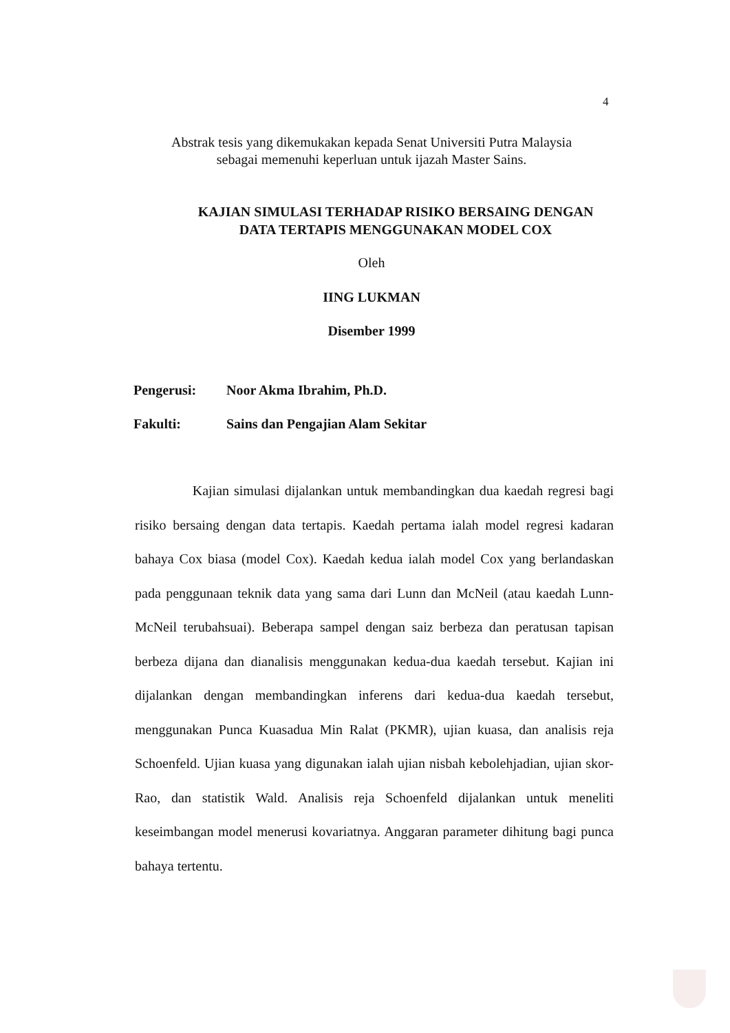4
Abstrak tesis yang dikemukakan kepada Senat Universiti Putra Malaysia
sebagai memenuhi keperluan untuk ijazah Master Sains.
KAJIAN SIMULASI TERHADAP RISIKO BERSAING DENGAN
DATA TERTAPIS MENGGUNAKAN MODEL COX
Oleh
IING LUKMAN
Disember 1999
Pengerusi: Noor Akma Ibrahim, Ph.D.
Fakulti: Sains dan Pengajian Alam Sekitar
Kajian simulasi dijalankan untuk membandingkan dua kaedah regresi bagi risiko bersaing dengan data tertapis. Kaedah pertama ialah model regresi kadaran bahaya Cox biasa (model Cox). Kaedah kedua ialah model Cox yang berlandaskan pada penggunaan teknik data yang sama dari Lunn dan McNeil (atau kaedah Lunn-McNeil terubahsuai). Beberapa sampel dengan saiz berbeza dan peratusan tapisan berbeza dijana dan dianalisis menggunakan kedua-dua kaedah tersebut. Kajian ini dijalankan dengan membandingkan inferens dari kedua-dua kaedah tersebut, menggunakan Punca Kuasadua Min Ralat (PKMR), ujian kuasa, dan analisis reja Schoenfeld. Ujian kuasa yang digunakan ialah ujian nisbah kebolehjadian, ujian skor-Rao, dan statistik Wald. Analisis reja Schoenfeld dijalankan untuk meneliti keseimbangan model menerusi kovariatnya. Anggaran parameter dihitung bagi punca bahaya tertentu.